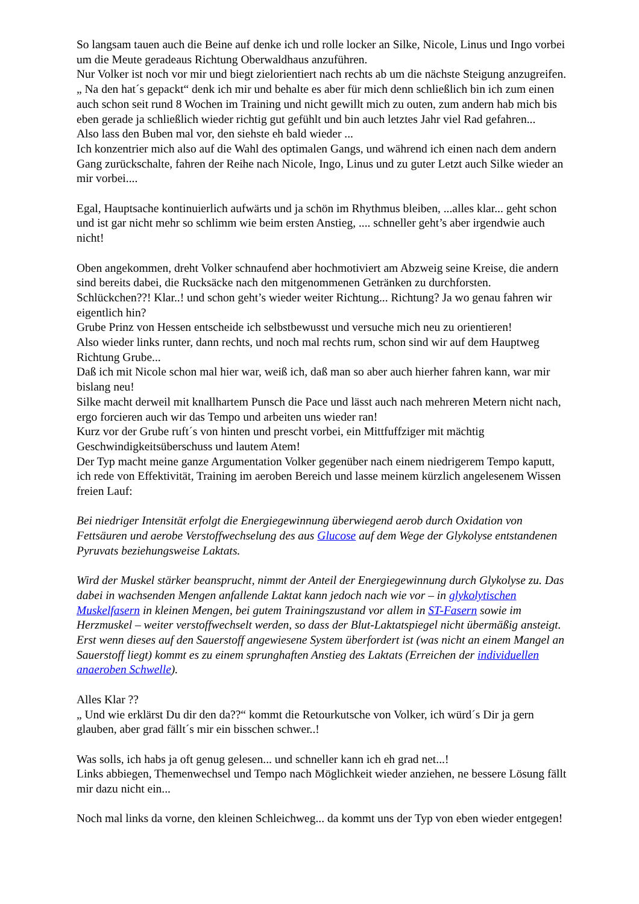So langsam tauen auch die Beine auf denke ich und rolle locker an Silke, Nicole, Linus und Ingo vorbei um die Meute geradeaus Richtung Oberwaldhaus anzuführen.
Nur Volker ist noch vor mir und biegt zielorientiert nach rechts ab um die nächste Steigung anzugreifen.
„ Na den hat´s gepackt“ denk ich mir und behalte es aber für mich denn schließlich bin ich zum einen auch schon seit rund 8 Wochen im Training und nicht gewillt mich zu outen, zum andern hab mich bis eben gerade ja schließlich wieder richtig gut gefühlt und bin auch letztes Jahr viel Rad gefahren...
Also lass den Buben mal vor, den siehste eh bald wieder ...
Ich konzentrier mich also auf die Wahl des optimalen Gangs, und während ich einen nach dem andern Gang zurückschalte, fahren der Reihe nach Nicole, Ingo, Linus und zu guter Letzt auch Silke wieder an mir vorbei....
Egal, Hauptsache kontinuierlich aufwärts und ja schön im Rhythmus bleiben, ...alles klar... geht schon und ist gar nicht mehr so schlimm wie beim ersten Anstieg, .... schneller geht’s aber irgendwie auch nicht!
Oben angekommen, dreht Volker schnaufend aber hochmotiviert am Abzweig seine Kreise, die andern sind bereits dabei, die Rucksäcke nach den mitgenommenen Getränken zu durchforsten.
Schlückchen??! Klar..! und schon geht’s wieder weiter Richtung... Richtung? Ja wo genau fahren wir eigentlich hin?
Grube Prinz von Hessen entscheide ich selbstbewusst und versuche mich neu zu orientieren!
Also wieder links runter, dann rechts, und noch mal rechts rum, schon sind wir auf dem Hauptweg Richtung Grube...
Daß ich mit Nicole schon mal hier war, weiß ich, daß man so aber auch hierher fahren kann, war mir bislang neu!
Silke macht derweil mit knallhartem Punsch die Pace und lässt auch nach mehreren Metern nicht nach, ergo forcieren auch wir das Tempo und arbeiten uns wieder ran!
Kurz vor der Grube ruft´s von hinten und prescht vorbei, ein Mittfuffziger mit mächtig Geschwindigkeitsüberschuss und lautem Atem!
Der Typ macht meine ganze Argumentation Volker gegenüber nach einem niedrigerem Tempo kaputt, ich rede von Effektivität, Training im aeroben Bereich und lasse meinem kürzlich angelesenem Wissen freien Lauf:
Bei niedriger Intensität erfolgt die Energiegewinnung überwiegend aerob durch Oxidation von Fettsäuren und aerobe Verstoffwechselung des aus Glucose auf dem Wege der Glykolyse entstandenen Pyruvats beziehungsweise Laktats.
Wird der Muskel stärker beansprucht, nimmt der Anteil der Energiegewinnung durch Glykolyse zu. Das dabei in wachsenden Mengen anfallende Laktat kann jedoch nach wie vor – in glykolytischen Muskelfasern in kleinen Mengen, bei gutem Trainingszustand vor allem in ST-Fasern sowie im Herzmuskel – weiter verstoffwechselt werden, so dass der Blut-Laktatspiegel nicht übermäßig ansteigt. Erst wenn dieses auf den Sauerstoff angewiesene System überfordert ist (was nicht an einem Mangel an Sauerstoff liegt) kommt es zu einem sprunghaften Anstieg des Laktats (Erreichen der individuellen anaeroben Schwelle).
Alles Klar ??
„ Und wie erklärst Du dir den da??“ kommt die Retourkutsche von Volker, ich würd´s Dir ja gern glauben, aber grad fällt´s mir ein bisschen schwer..!
Was solls, ich habs ja oft genug gelesen... und schneller kann ich eh grad net...!
Links abbiegen, Themenwechsel und Tempo nach Möglichkeit wieder anziehen, ne bessere Lösung fällt mir dazu nicht ein...
Noch mal links da vorne, den kleinen Schleichweg... da kommt uns der Typ von eben wieder entgegen!